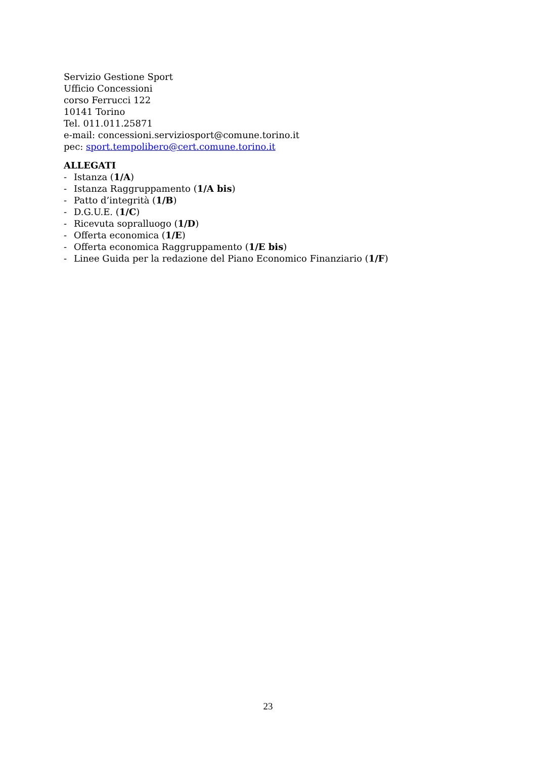Servizio Gestione Sport
Ufficio Concessioni
corso Ferrucci 122
10141 Torino
Tel. 011.011.25871
e-mail: concessioni.serviziosport@comune.torino.it
pec: sport.tempolibero@cert.comune.torino.it
ALLEGATI
- Istanza (1/A)
- Istanza Raggruppamento (1/A bis)
- Patto d’integrità (1/B)
- D.G.U.E. (1/C)
- Ricevuta sopralluogo (1/D)
- Offerta economica (1/E)
- Offerta economica Raggruppamento (1/E bis)
- Linee Guida per la redazione del Piano Economico Finanziario (1/F)
23